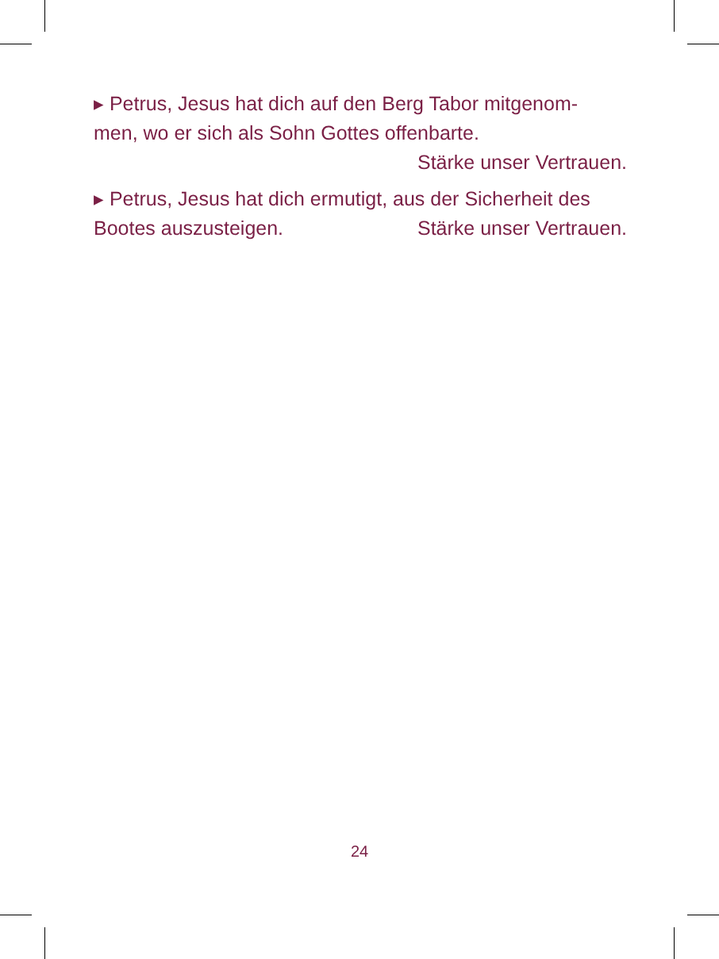▸ Petrus, Jesus hat dich auf den Berg Tabor mitgenom-
men, wo er sich als Sohn Gottes offenbarte.
Stärke unser Vertrauen.
▸ Petrus, Jesus hat dich ermutigt, aus der Sicherheit des
Bootes auszusteigen. Stärke unser Vertrauen.
24